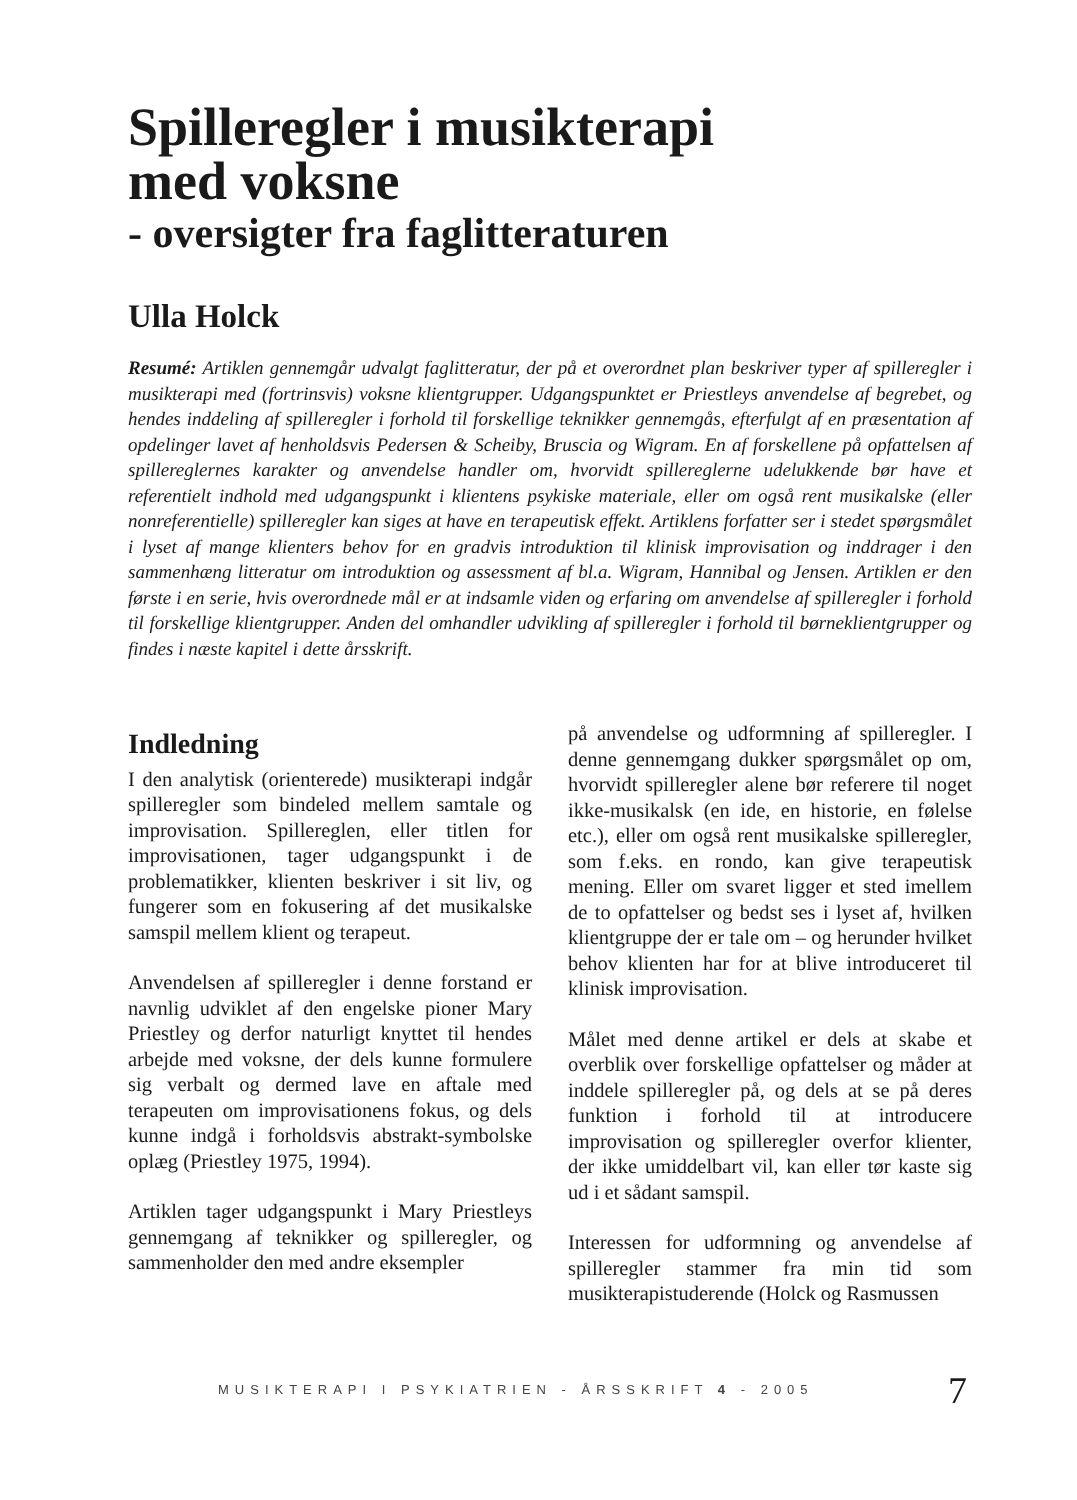Spilleregler i musikterapi
med voksne
- oversigter fra faglitteraturen
Ulla Holck
Resumé: Artiklen gennemgår udvalgt faglitteratur, der på et overordnet plan beskriver typer af spilleregler i musikterapi med (fortrinsvis) voksne klientgrupper. Udgangspunktet er Priestleys anvendelse af begrebet, og hendes inddeling af spilleregler i forhold til forskellige teknikker gennemgås, efterfulgt af en præsentation af opdelinger lavet af henholdsvis Pedersen & Scheiby, Bruscia og Wigram. En af forskellene på opfattelsen af spillereglernes karakter og anvendelse handler om, hvorvidt spillereglerne udelukkende bør have et referentielt indhold med udgangspunkt i klientens psykiske materiale, eller om også rent musikalske (eller nonreferentielle) spilleregler kan siges at have en terapeutisk effekt. Artiklens forfatter ser i stedet spørgsmålet i lyset af mange klienters behov for en gradvis introduktion til klinisk improvisation og inddrager i den sammenhæng litteratur om introduktion og assessment af bl.a. Wigram, Hannibal og Jensen. Artiklen er den første i en serie, hvis overordnede mål er at indsamle viden og erfaring om anvendelse af spilleregler i forhold til forskellige klientgrupper. Anden del omhandler udvikling af spilleregler i forhold til børneklientgrupper og findes i næste kapitel i dette årsskrift.
Indledning
I den analytisk (orienterede) musikterapi indgår spilleregler som bindeled mellem samtale og improvisation. Spillereglen, eller titlen for improvisationen, tager udgangspunkt i de problematikker, klienten beskriver i sit liv, og fungerer som en fokusering af det musikalske samspil mellem klient og terapeut.
Anvendelsen af spilleregler i denne forstand er navnlig udviklet af den engelske pioner Mary Priestley og derfor naturligt knyttet til hendes arbejde med voksne, der dels kunne formulere sig verbalt og dermed lave en aftale med terapeuten om improvisationens fokus, og dels kunne indgå i forholdsvis abstrakt-symbolske oplæg (Priestley 1975, 1994).
Artiklen tager udgangspunkt i Mary Priestleys gennemgang af teknikker og spilleregler, og sammenholder den med andre eksempler
på anvendelse og udformning af spilleregler. I denne gennemgang dukker spørgsmålet op om, hvorvidt spilleregler alene bør referere til noget ikke-musikalsk (en ide, en historie, en følelse etc.), eller om også rent musikalske spilleregler, som f.eks. en rondo, kan give terapeutisk mening. Eller om svaret ligger et sted imellem de to opfattelser og bedst ses i lyset af, hvilken klientgruppe der er tale om – og herunder hvilket behov klienten har for at blive introduceret til klinisk improvisation.
Målet med denne artikel er dels at skabe et overblik over forskellige opfattelser og måder at inddele spilleregler på, og dels at se på deres funktion i forhold til at introducere improvisation og spilleregler overfor klienter, der ikke umiddelbart vil, kan eller tør kaste sig ud i et sådant samspil.
Interessen for udformning og anvendelse af spilleregler stammer fra min tid som musikterapistuderende (Holck og Rasmussen
MUSIKTERAPI I PSYKIATRIEN - ÅRSSKRIFT 4 - 2005
7